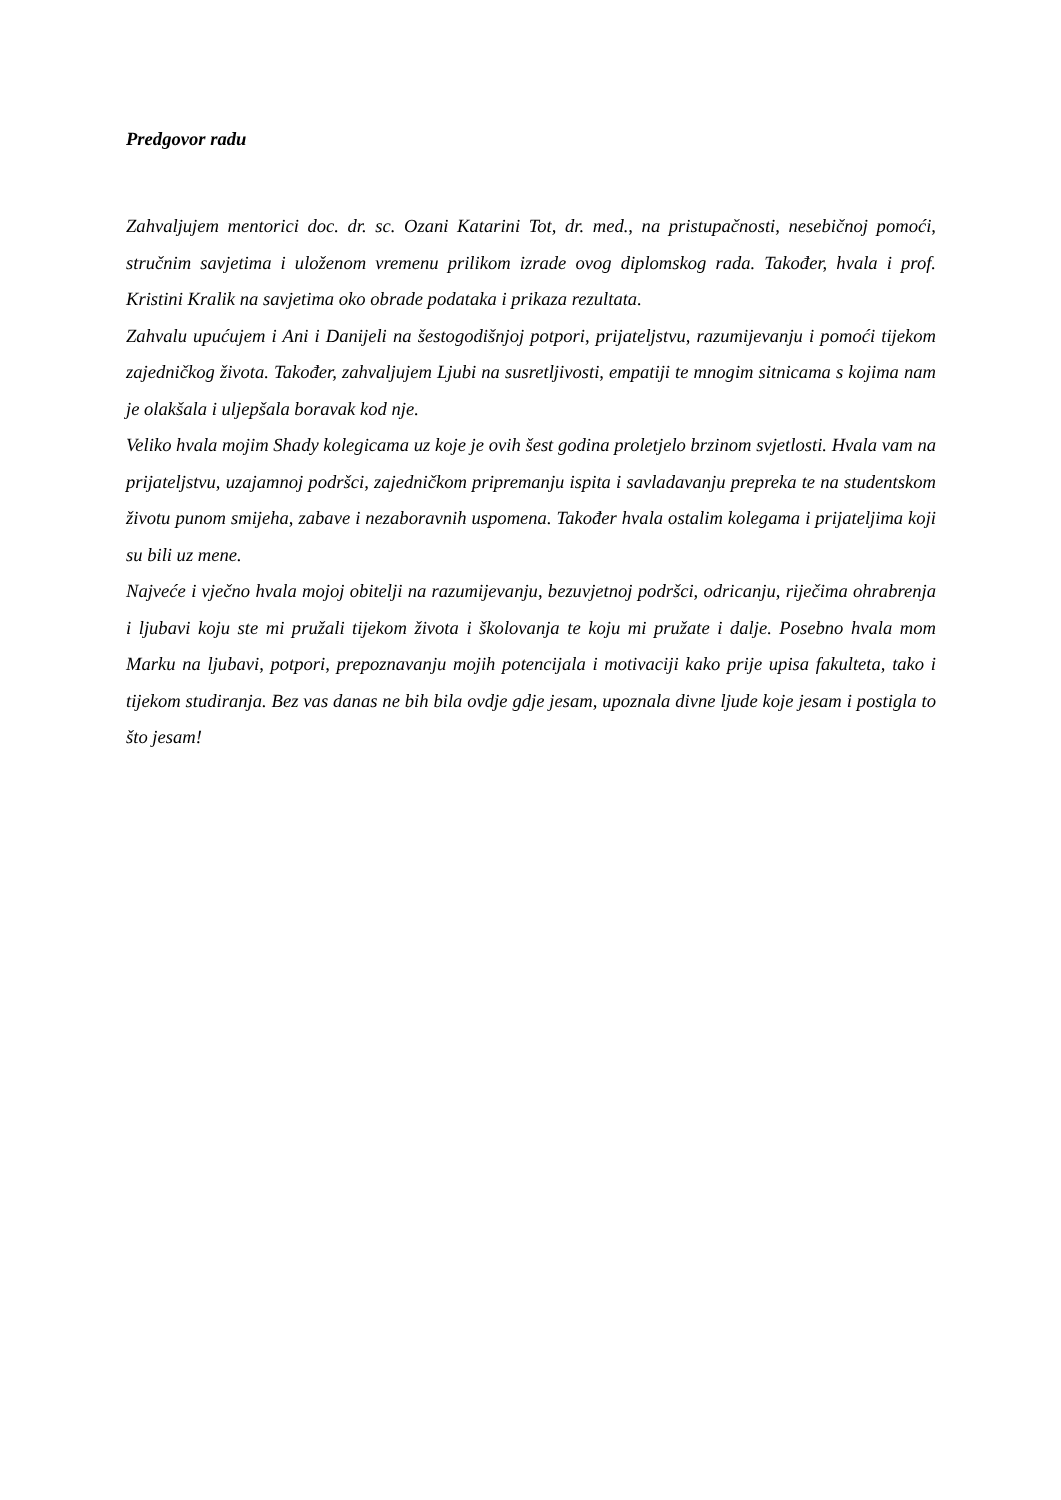Predgovor radu
Zahvaljujem mentorici doc. dr. sc. Ozani Katarini Tot, dr. med., na pristupačnosti, nesebičnoj pomoći, stručnim savjetima i uloženom vremenu prilikom izrade ovog diplomskog rada. Također, hvala i prof. Kristini Kralik na savjetima oko obrade podataka i prikaza rezultata.
Zahvalu upućujem i Ani i Danijeli na šestogodišnjoj potpori, prijateljstvu, razumijevanju i pomoći tijekom zajedničkog života. Također, zahvaljujem Ljubi na susretljivosti, empatiji te mnogim sitnicama s kojima nam je olakšala i uljepšala boravak kod nje.
Veliko hvala mojim Shady kolegicama uz koje je ovih šest godina proletjelo brzinom svjetlosti. Hvala vam na prijateljstvu, uzajamnoj podršci, zajedničkom pripremanju ispita i savladavanju prepreka te na studentskom životu punom smijeha, zabave i nezaboravnih uspomena. Također hvala ostalim kolegama i prijateljima koji su bili uz mene.
Najveće i vječno hvala mojoj obitelji na razumijevanju, bezuvjetnoj podršci, odricanju, riječima ohrabrenja i ljubavi koju ste mi pružali tijekom života i školovanja te koju mi pružate i dalje. Posebno hvala mom Marku na ljubavi, potpori, prepoznavanju mojih potencijala i motivaciji kako prije upisa fakulteta, tako i tijekom studiranja. Bez vas danas ne bih bila ovdje gdje jesam, upoznala divne ljude koje jesam i postigla to što jesam!